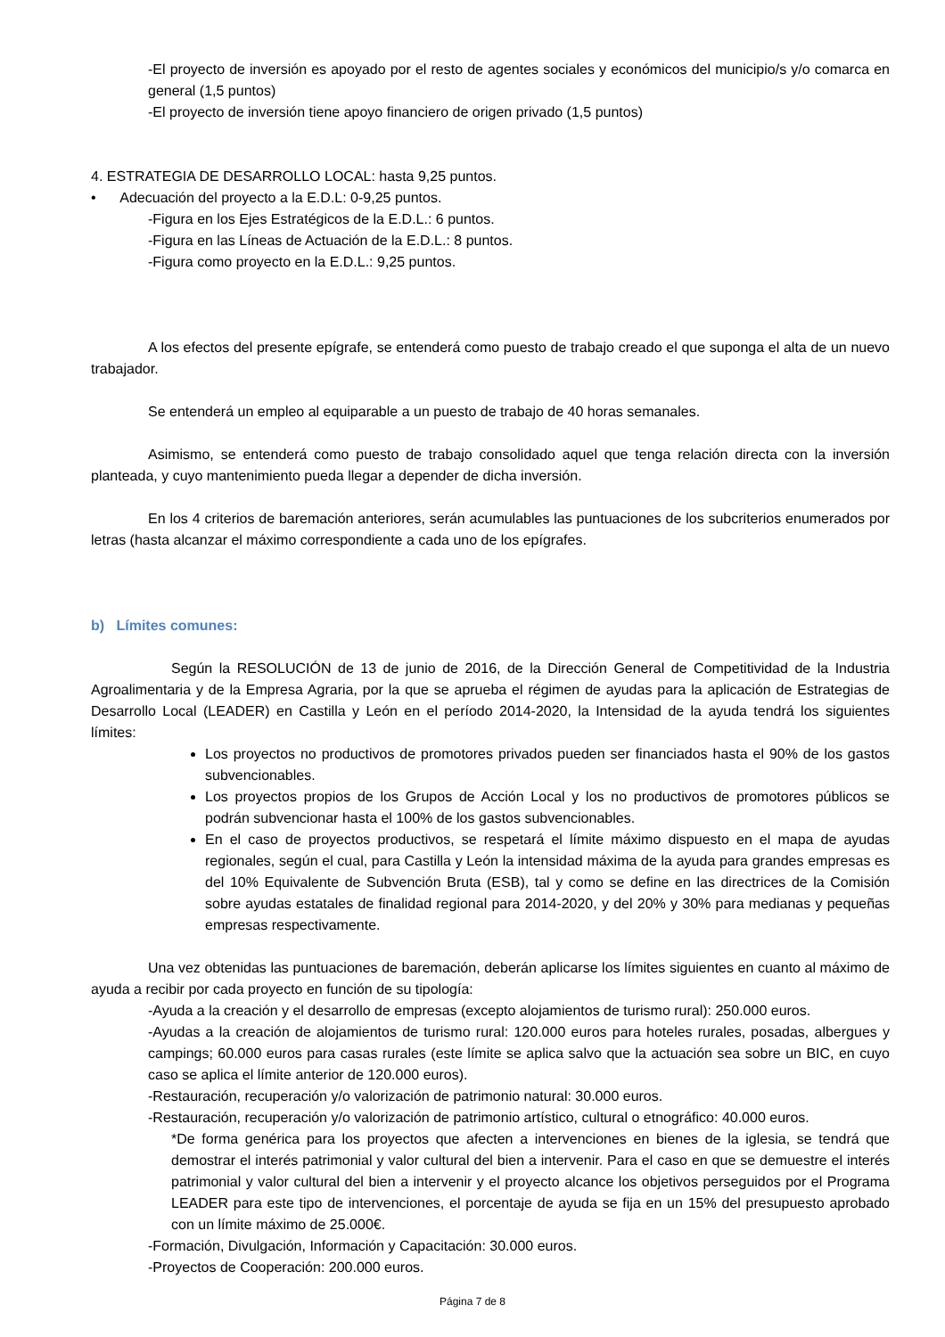-El proyecto de inversión es apoyado por el resto de agentes sociales y económicos del municipio/s y/o comarca en general (1,5 puntos)
-El proyecto de inversión tiene apoyo financiero de origen privado (1,5 puntos)
4. ESTRATEGIA DE DESARROLLO LOCAL: hasta 9,25 puntos.
• Adecuación del proyecto a la E.D.L: 0-9,25 puntos.
-Figura en los Ejes Estratégicos de la E.D.L.: 6 puntos.
-Figura en las Líneas de Actuación de la E.D.L.: 8 puntos.
-Figura como proyecto en la E.D.L.: 9,25 puntos.
A los efectos del presente epígrafe, se entenderá como puesto de trabajo creado el que suponga el alta de un nuevo trabajador.
Se entenderá un empleo al equiparable a un puesto de trabajo de 40 horas semanales.
Asimismo, se entenderá como puesto de trabajo consolidado aquel que tenga relación directa con la inversión planteada, y cuyo mantenimiento pueda llegar a depender de dicha inversión.
En los 4 criterios de baremación anteriores, serán acumulables las puntuaciones de los subcriterios enumerados por letras (hasta alcanzar el máximo correspondiente a cada uno de los epígrafes.
b) Límites comunes:
Según la RESOLUCIÓN de 13 de junio de 2016, de la Dirección General de Competitividad de la Industria Agroalimentaria y de la Empresa Agraria, por la que se aprueba el régimen de ayudas para la aplicación de Estrategias de Desarrollo Local (LEADER) en Castilla y León en el período 2014-2020, la Intensidad de la ayuda tendrá los siguientes límites:
Los proyectos no productivos de promotores privados pueden ser financiados hasta el 90% de los gastos subvencionables.
Los proyectos propios de los Grupos de Acción Local y los no productivos de promotores públicos se podrán subvencionar hasta el 100% de los gastos subvencionables.
En el caso de proyectos productivos, se respetará el límite máximo dispuesto en el mapa de ayudas regionales, según el cual, para Castilla y León la intensidad máxima de la ayuda para grandes empresas es del 10% Equivalente de Subvención Bruta (ESB), tal y como se define en las directrices de la Comisión sobre ayudas estatales de finalidad regional para 2014-2020, y del 20% y 30% para medianas y pequeñas empresas respectivamente.
Una vez obtenidas las puntuaciones de baremación, deberán aplicarse los límites siguientes en cuanto al máximo de ayuda a recibir por cada proyecto en función de su tipología:
-Ayuda a la creación y el desarrollo de empresas (excepto alojamientos de turismo rural): 250.000 euros.
-Ayudas a la creación de alojamientos de turismo rural: 120.000 euros para hoteles rurales, posadas, albergues y campings; 60.000 euros para casas rurales (este límite se aplica salvo que la actuación sea sobre un BIC, en cuyo caso se aplica el límite anterior de 120.000 euros).
-Restauración, recuperación y/o valorización de patrimonio natural: 30.000 euros.
-Restauración, recuperación y/o valorización de patrimonio artístico, cultural o etnográfico: 40.000 euros.
*De forma genérica para los proyectos que afecten a intervenciones en bienes de la iglesia, se tendrá que demostrar el interés patrimonial y valor cultural del bien a intervenir. Para el caso en que se demuestre el interés patrimonial y valor cultural del bien a intervenir y el proyecto alcance los objetivos perseguidos por el Programa LEADER para este tipo de intervenciones, el porcentaje de ayuda se fija en un 15% del presupuesto aprobado con un límite máximo de 25.000€.
-Formación, Divulgación, Información y Capacitación: 30.000 euros.
-Proyectos de Cooperación: 200.000 euros.
Página 7 de 8